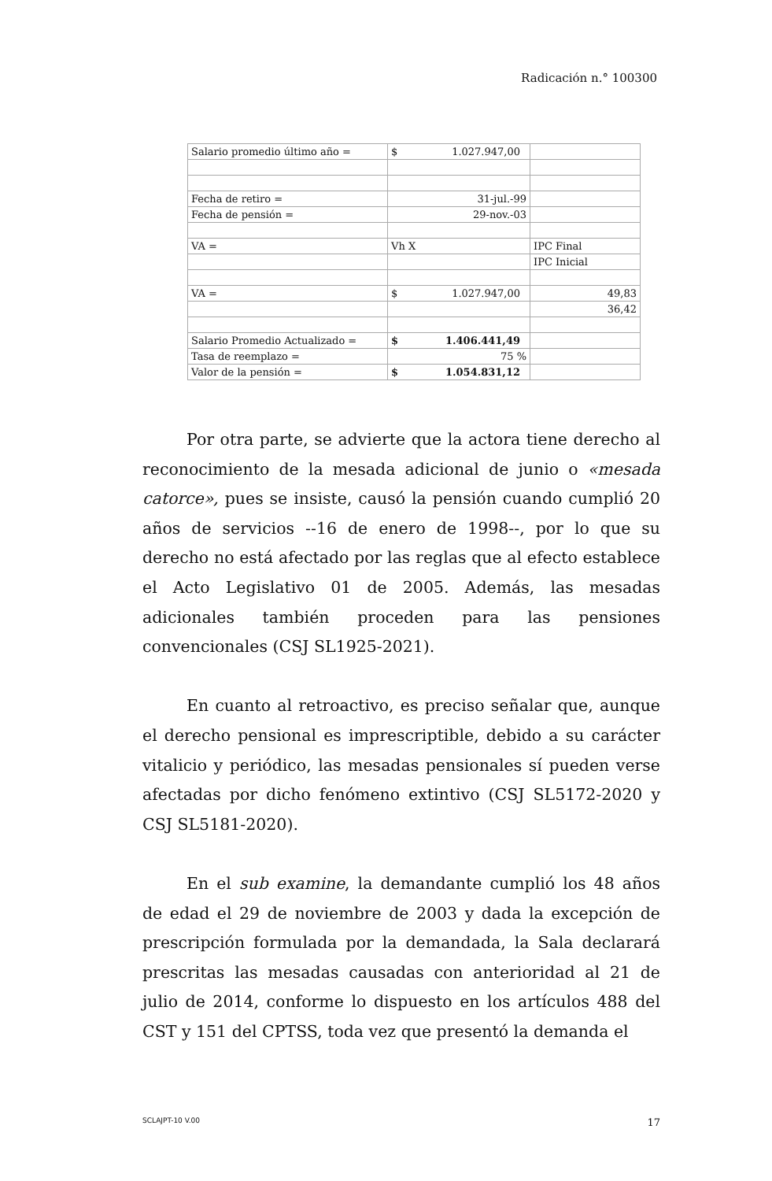Radicación n.° 100300
| Salario promedio último año = | $ 1.027.947,00 | |
| Fecha de retiro = | 31-jul.-99 | |
| Fecha de pensión = | 29-nov.-03 | |
| VA = | Vh X | IPC Final |
| | | IPC Inicial |
| VA = | $ 1.027.947,00 | 49,83 |
| | | 36,42 |
| Salario Promedio Actualizado = | $ 1.406.441,49 | |
| Tasa de reemplazo = | 75 % | |
| Valor de la pensión = | $ 1.054.831,12 | |
Por otra parte, se advierte que la actora tiene derecho al reconocimiento de la mesada adicional de junio o «mesada catorce», pues se insiste, causó la pensión cuando cumplió 20 años de servicios --16 de enero de 1998--, por lo que su derecho no está afectado por las reglas que al efecto establece el Acto Legislativo 01 de 2005. Además, las mesadas adicionales también proceden para las pensiones convencionales (CSJ SL1925-2021).
En cuanto al retroactivo, es preciso señalar que, aunque el derecho pensional es imprescriptible, debido a su carácter vitalicio y periódico, las mesadas pensionales sí pueden verse afectadas por dicho fenómeno extintivo (CSJ SL5172-2020 y CSJ SL5181-2020).
En el sub examine, la demandante cumplió los 48 años de edad el 29 de noviembre de 2003 y dada la excepción de prescripción formulada por la demandada, la Sala declarará prescritas las mesadas causadas con anterioridad al 21 de julio de 2014, conforme lo dispuesto en los artículos 488 del CST y 151 del CPTSS, toda vez que presentó la demanda el
SCLAJPT-10 V.00 17